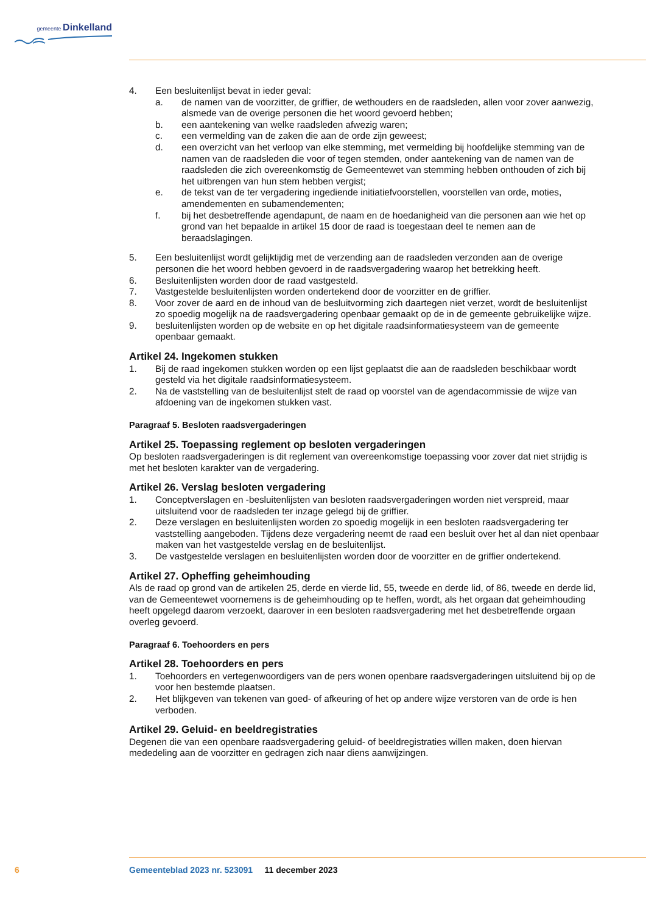gemeente Dinkelland
4. Een besluitenlijst bevat in ieder geval:
a. de namen van de voorzitter, de griffier, de wethouders en de raadsleden, allen voor zover aanwezig, alsmede van de overige personen die het woord gevoerd hebben;
b. een aantekening van welke raadsleden afwezig waren;
c. een vermelding van de zaken die aan de orde zijn geweest;
d. een overzicht van het verloop van elke stemming, met vermelding bij hoofdelijke stemming van de namen van de raadsleden die voor of tegen stemden, onder aantekening van de namen van de raadsleden die zich overeenkomstig de Gemeentewet van stemming hebben onthouden of zich bij het uitbrengen van hun stem hebben vergist;
e. de tekst van de ter vergadering ingediende initiatiefvoorstellen, voorstellen van orde, moties, amendementen en subamendementen;
f. bij het desbetreffende agendapunt, de naam en de hoedanigheid van die personen aan wie het op grond van het bepaalde in artikel 15 door de raad is toegestaan deel te nemen aan de beraadslagingen.
5. Een besluitenlijst wordt gelijktijdig met de verzending aan de raadsleden verzonden aan de overige personen die het woord hebben gevoerd in de raadsvergadering waarop het betrekking heeft.
6. Besluitenlijsten worden door de raad vastgesteld.
7. Vastgestelde besluitenlijsten worden ondertekend door de voorzitter en de griffier.
8. Voor zover de aard en de inhoud van de besluitvorming zich daartegen niet verzet, wordt de besluitenlijst zo spoedig mogelijk na de raadsvergadering openbaar gemaakt op de in de gemeente gebruikelijke wijze.
9. besluitenlijsten worden op de website en op het digitale raadsinformatiesysteem van de gemeente openbaar gemaakt.
Artikel 24. Ingekomen stukken
1. Bij de raad ingekomen stukken worden op een lijst geplaatst die aan de raadsleden beschikbaar wordt gesteld via het digitale raadsinformatiesysteem.
2. Na de vaststelling van de besluitenlijst stelt de raad op voorstel van de agendacommissie de wijze van afdoening van de ingekomen stukken vast.
Paragraaf 5. Besloten raadsvergaderingen
Artikel 25. Toepassing reglement op besloten vergaderingen
Op besloten raadsvergaderingen is dit reglement van overeenkomstige toepassing voor zover dat niet strijdig is met het besloten karakter van de vergadering.
Artikel 26. Verslag besloten vergadering
1. Conceptverslagen en -besluitenlijsten van besloten raadsvergaderingen worden niet verspreid, maar uitsluitend voor de raadsleden ter inzage gelegd bij de griffier.
2. Deze verslagen en besluitenlijsten worden zo spoedig mogelijk in een besloten raadsvergadering ter vaststelling aangeboden. Tijdens deze vergadering neemt de raad een besluit over het al dan niet openbaar maken van het vastgestelde verslag en de besluitenlijst.
3. De vastgestelde verslagen en besluitenlijsten worden door de voorzitter en de griffier ondertekend.
Artikel 27. Opheffing geheimhouding
Als de raad op grond van de artikelen 25, derde en vierde lid, 55, tweede en derde lid, of 86, tweede en derde lid, van de Gemeentewet voornemens is de geheimhouding op te heffen, wordt, als het orgaan dat geheimhouding heeft opgelegd daarom verzoekt, daarover in een besloten raadsvergadering met het desbetreffende orgaan overleg gevoerd.
Paragraaf 6. Toehoorders en pers
Artikel 28. Toehoorders en pers
1. Toehoorders en vertegenwoordigers van de pers wonen openbare raadsvergaderingen uitsluitend bij op de voor hen bestemde plaatsen.
2. Het blijkgeven van tekenen van goed- of afkeuring of het op andere wijze verstoren van de orde is hen verboden.
Artikel 29. Geluid- en beeldregistraties
Degenen die van een openbare raadsvergadering geluid- of beeldregistraties willen maken, doen hiervan mededeling aan de voorzitter en gedragen zich naar diens aanwijzingen.
6 Gemeenteblad 2023 nr. 523091 11 december 2023